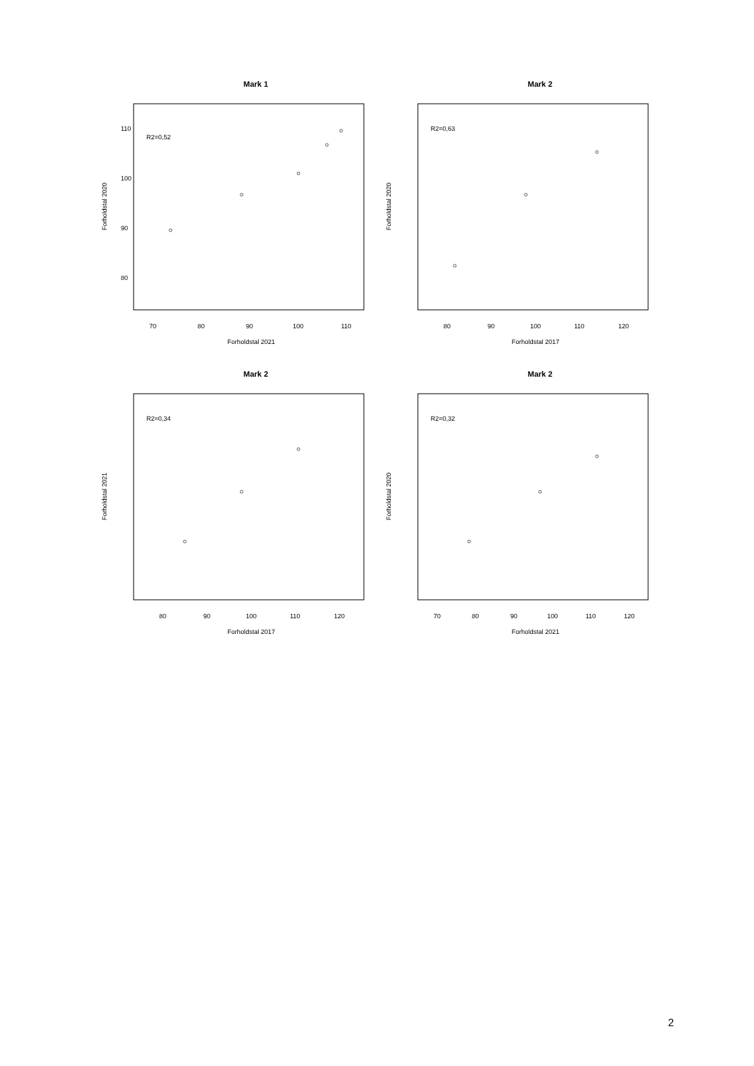Mark 1
R2=0,52
70
80
90
100
110
Forholdstal 2021
Forholdstal 2020
110
100
90
80
Mark 2
R2=0,63
80
90
100
110
120
Forholdstal 2017
Forholdstal 2020
Mark 2
R2=0,34
80
90
100
110
120
Forholdstal 2017
Forholdstal 2021
Mark 2
R2=0,32
70
80
90
100
110
120
Forholdstal 2021
Forholdstal 2020
2